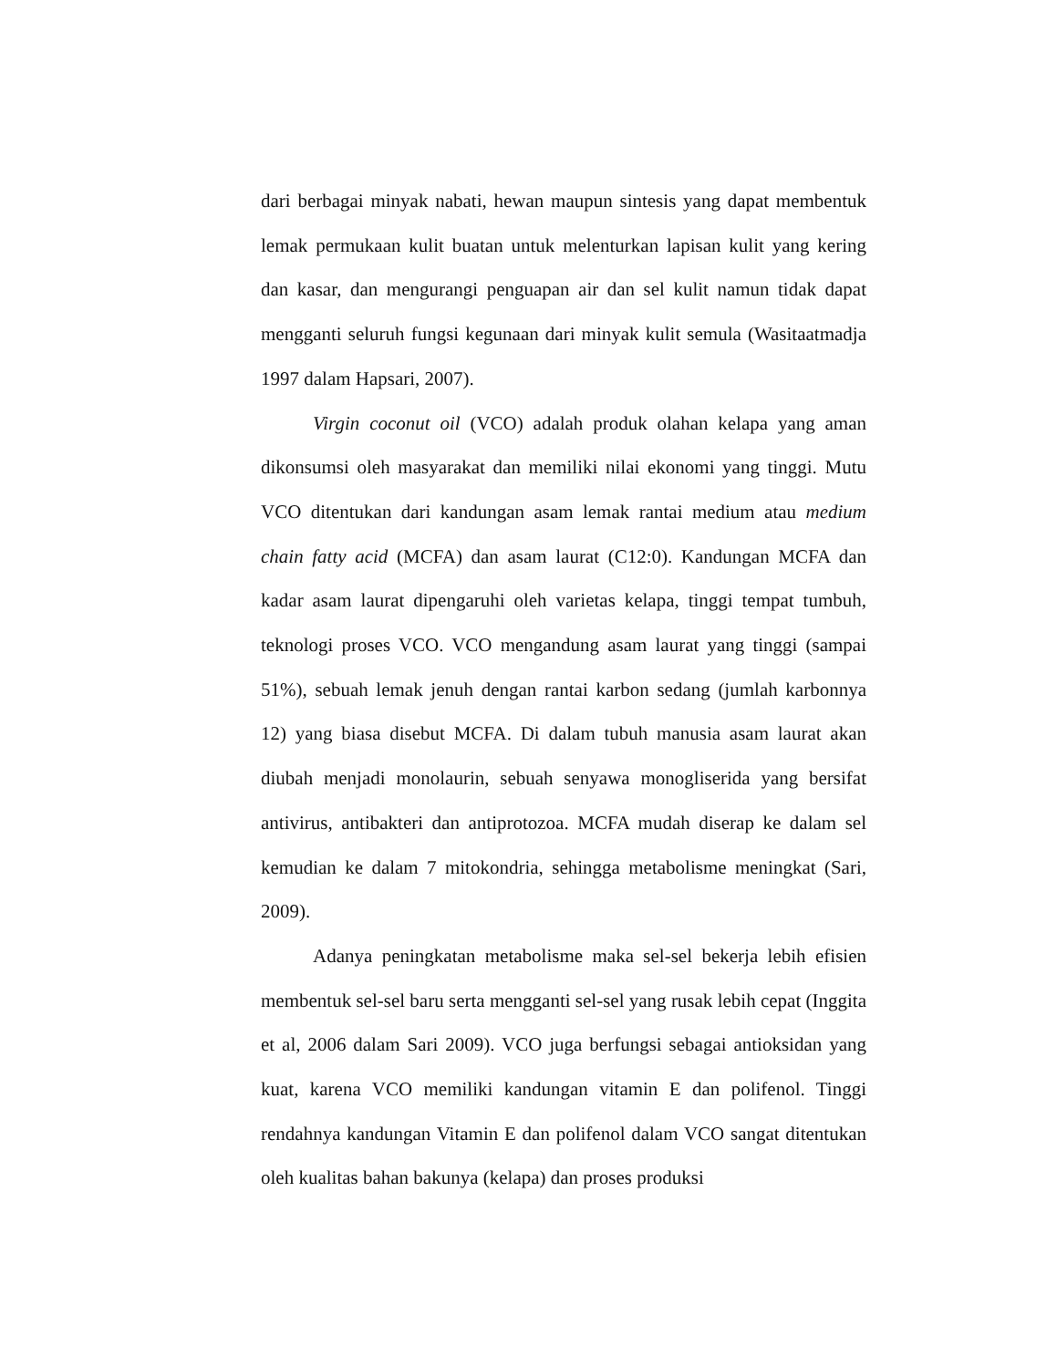dari berbagai minyak nabati, hewan maupun sintesis yang dapat membentuk lemak permukaan kulit buatan untuk melenturkan lapisan kulit yang kering dan kasar, dan mengurangi penguapan air dan sel kulit namun tidak dapat mengganti seluruh fungsi kegunaan dari minyak kulit semula (Wasitaatmadja 1997 dalam Hapsari, 2007).
Virgin coconut oil (VCO) adalah produk olahan kelapa yang aman dikonsumsi oleh masyarakat dan memiliki nilai ekonomi yang tinggi. Mutu VCO ditentukan dari kandungan asam lemak rantai medium atau medium chain fatty acid (MCFA) dan asam laurat (C12:0). Kandungan MCFA dan kadar asam laurat dipengaruhi oleh varietas kelapa, tinggi tempat tumbuh, teknologi proses VCO. VCO mengandung asam laurat yang tinggi (sampai 51%), sebuah lemak jenuh dengan rantai karbon sedang (jumlah karbonnya 12) yang biasa disebut MCFA. Di dalam tubuh manusia asam laurat akan diubah menjadi monolaurin, sebuah senyawa monogliserida yang bersifat antivirus, antibakteri dan antiprotozoa. MCFA mudah diserap ke dalam sel kemudian ke dalam 7 mitokondria, sehingga metabolisme meningkat (Sari, 2009).
Adanya peningkatan metabolisme maka sel-sel bekerja lebih efisien membentuk sel-sel baru serta mengganti sel-sel yang rusak lebih cepat (Inggita et al, 2006 dalam Sari 2009). VCO juga berfungsi sebagai antioksidan yang kuat, karena VCO memiliki kandungan vitamin E dan polifenol. Tinggi rendahnya kandungan Vitamin E dan polifenol dalam VCO sangat ditentukan oleh kualitas bahan bakunya (kelapa) dan proses produksi